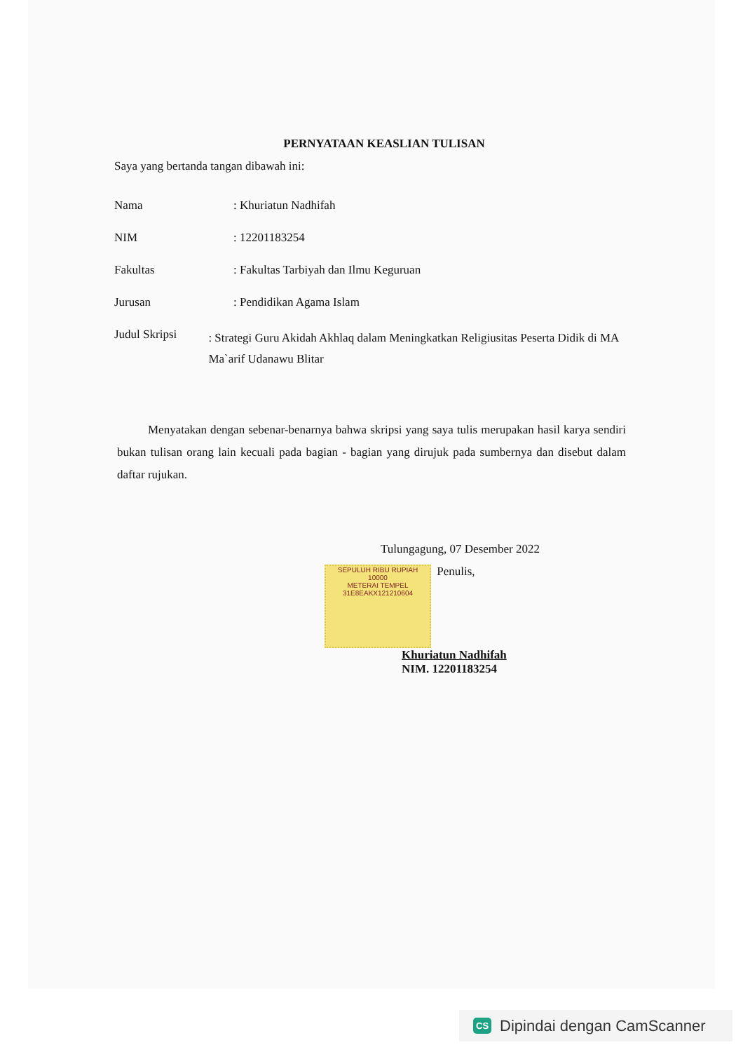PERNYATAAN KEASLIAN TULISAN
Saya yang bertanda tangan dibawah ini:
Nama : Khuriatun Nadhifah
NIM : 12201183254
Fakultas : Fakultas Tarbiyah dan Ilmu Keguruan
Jurusan : Pendidikan Agama Islam
Judul Skripsi
: Strategi Guru Akidah Akhlaq dalam Meningkatkan Religiusitas Peserta Didik di MA Ma`arif Udanawu Blitar
Menyatakan dengan sebenar-benarnya bahwa skripsi yang saya tulis merupakan hasil karya sendiri bukan tulisan orang lain kecuali pada bagian - bagian yang dirujuk pada sumbernya dan disebut dalam daftar rujukan.
Tulungagung, 07 Desember 2022
SEPULUH RIBU RUPIAH
10000
METERAI TEMPEL
31E8EAKX121210604 Penulis,
Khuriatun Nadhifah
NIM. 12201183254
CS Dipindai dengan CamScanner